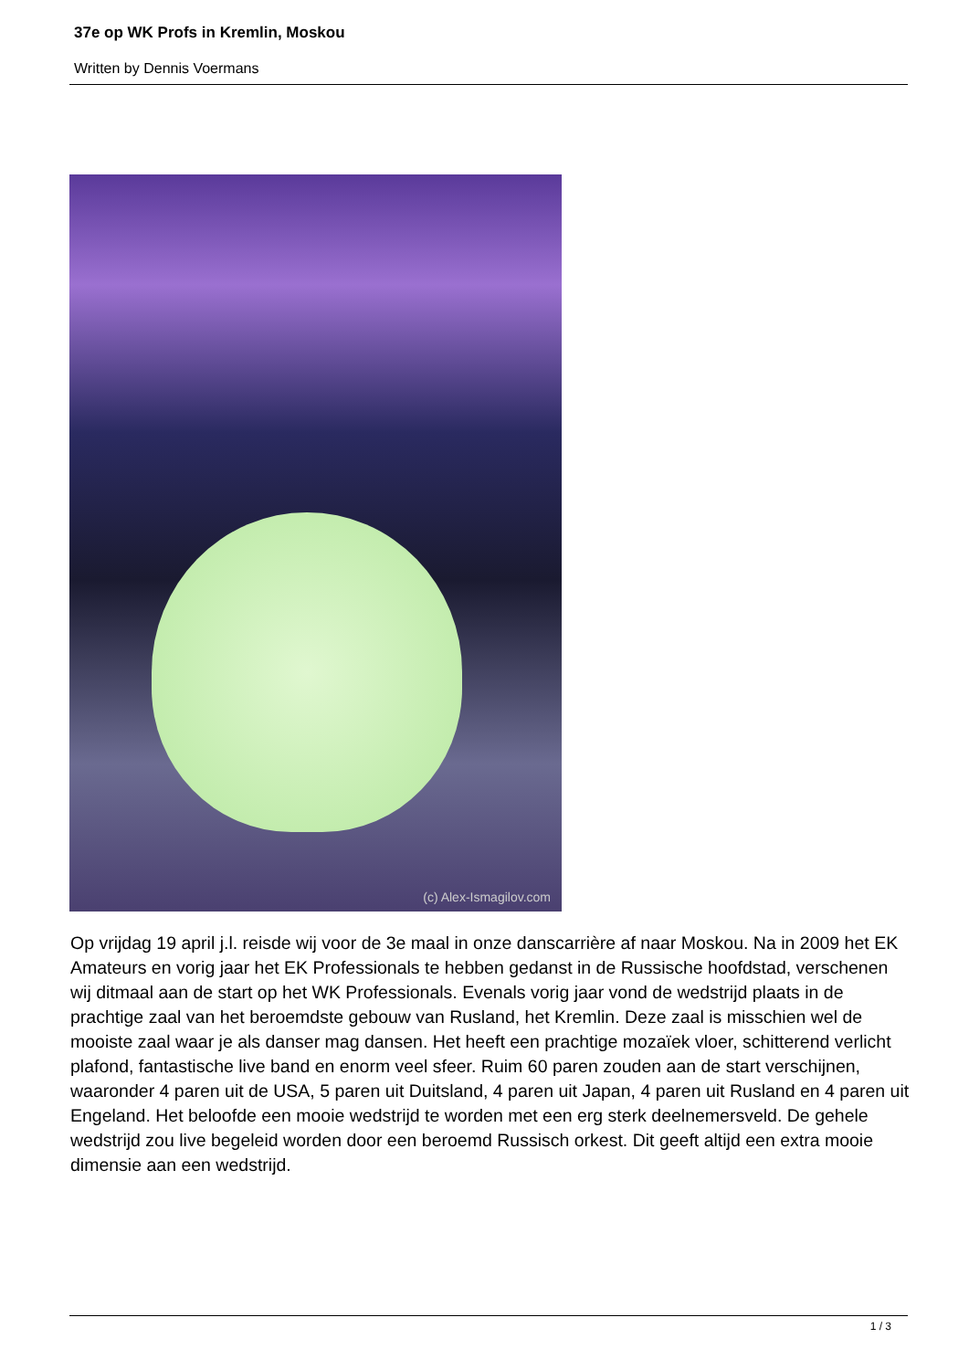37e op WK Profs in Kremlin, Moskou
Written by Dennis Voermans
(c) Alex-Ismagilov.com
Op vrijdag 19 april j.l. reisde wij voor de 3e maal in onze danscarrière af naar Moskou. Na in 2009 het EK Amateurs en vorig jaar het EK Professionals te hebben gedanst in de Russische hoofdstad, verschenen wij ditmaal aan de start op het WK Professionals. Evenals vorig jaar vond de wedstrijd plaats in de prachtige zaal van het beroemdste gebouw van Rusland, het Kremlin. Deze zaal is misschien wel de mooiste zaal waar je als danser mag dansen. Het heeft een prachtige mozaïek vloer, schitterend verlicht plafond, fantastische live band en enorm veel sfeer. Ruim 60 paren zouden aan de start verschijnen, waaronder 4 paren uit de USA, 5 paren uit Duitsland, 4 paren uit Japan, 4 paren uit Rusland en 4 paren uit Engeland. Het beloofde een mooie wedstrijd te worden met een erg sterk deelnemersveld. De gehele wedstrijd zou live begeleid worden door een beroemd Russisch orkest. Dit geeft altijd een extra mooie dimensie aan een wedstrijd.
1 / 3